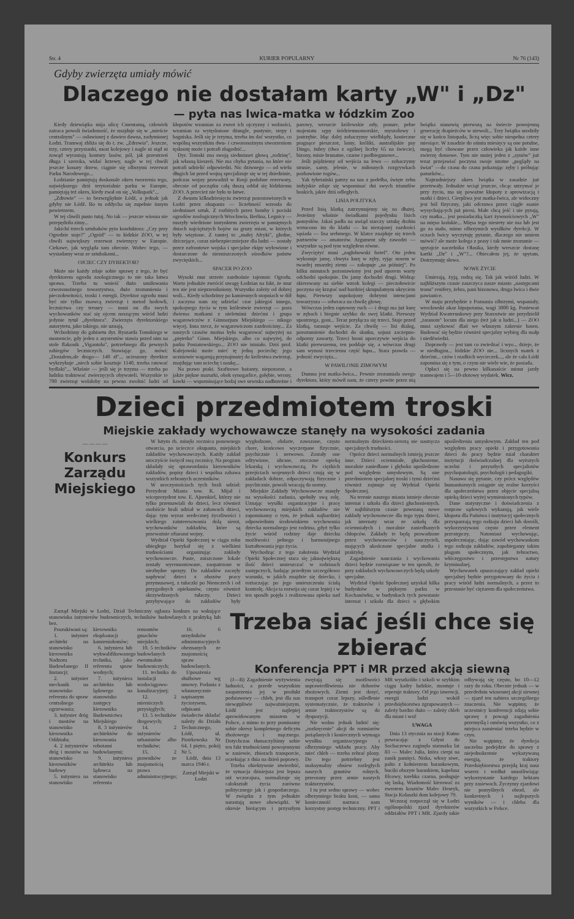Str. 4 KURIER POPULARNY Nr 76 (143)
Gdyby zwierzęta umiały mówić
Dlaczego nie dostałam karty „W" i „Dz"
— pyta nas lwica-matka w łódzkim Zoo
Kiedy dziewiątka mija ulicę Cmentarną, człowiek zatraca powoli świadomość, że znajduje się w „mieście centralnym" — osławionej z dawien dawna, zadymionej Łodzi. Tramwaj zbliża się do t. zw. „Zdrowia". Jeszcze, trzy, cztery przystanki, most kolejowy i nagle ni stąd ni zowąd wyrastają kontury lasów, pól, jak przestrzeń długa i szeroka, widać krzewy, nagle w tej chwili jeszcze konary drzew, ciągnie się olbrzymi rezerwat Parku Narodowego...
Łodzianie pamiętają doskonale okres tworzenia tego, największego dziś terytorialnie parku w Europie, pamiętają też okres, kiedy zwał on się „Volkspark"...
„Zdrowie" — to bezwzględnie Łódź, a jednak jak gdyby nie Łódź. Bo tu oddycha się zupełnie innym powietrzem.
W tej chwili pusto tutaj. No tak — jeszcze wiosna nie przepędziła zimy...
Jakichś trzech sztubaków pyta konduktora: „Czy przy Ogrodzie staje?" „Ogród" — to łódzkie ZOO, w tej chwili największy rezerwat zwierzęcy w Europie. Ciekawe, jak wygląda tam obecnie. Wobec tego, — wysiadamy wraz ze sztubakami...
OJCIEC CZY DYREKTOR?
Może nie każdy zdaje sobie sprawę z tego, że być dyrektorem ogrodu zoologicznego to nie taka łatwa sprawa. Trzeba tu wnieść dużo umiłowania czworonożnego towarzystwa, dużo zrozumienia i pieczołowitości, troski i energii. Dyrektor ogrodu musi być nie tylko znawcą zwierząt i metod hodowli, lecznictwa czy tresury — musi on dla swych wychowanków stać się ojcem noszącym wśród ludzi jedynie tytuł „dyrektora". Zwierzęta dyrektorskiego autorytetu, jako takiego, nie uznają.
Wchodzimy do gabinetu dyr. Ryszarda Tomskiego w momencie, gdy jeden z asystentów stawia przed nim na stole flakonik „Vigantolu", potrzebnego dla pewnych zabiegów leczniczych. Stawiając go, mówi: „Dostałem,ale drogo— 140 zł"... ucieszony dyrektor wykrzykuje „niech sobie kosztuje 1140, trzeba ratować bydlaki"... Właśnie — jeśli się je trzyma — trzeba po ludzku traktować zwierzęcych obywateli. Wszystkie te 700 zwierząt wolałoby na pewno zwolnić ludzi od kłopotów wzamian za zwrot ich ojczyzny i wolności, wzamian za wytęsknione dżungle, pustynie, stepy i bagniska. Jeśli się je trzyma, trzeba im dać wszystko, co wspólną wszystkim dwu- i czworonożnym stworzeniom tęsknotę może i potrafi złagodzić...
Dyr. Tomski zna swoją siedmiuset głową „rodzinę", jak własną kieszeń. Nie ma chyba pytania, na które nie potrafi udzielić odpowiedzi. Nic dziwnego — od wielu długich lat przed wojną specjalizuje się w tej dziedzinie, podczas wojny prowadził w Rosji podobne rezerwaty, obecnie od początku całą duszą oddał się łódzkiemu ZOO. A przecież nie było to łatwe.
Z dwustu kilkudziesięciu zwierząt pozostawionych w Łodzi przez okupanta — liczebność wzrosła do siedmiuset sztuk. Z rozbitych przez bomby i pociski ogrodów zoologicznych Wrocławia, Berlina, Legnicy — ruszyły wiedzione instynktem zwierzęta w pamiętnych dniach najcięższych bojów na gruzy miast, w których były więzione. Z tamtej to „małej Afryki", głodne, dziczejące, coraz niebezpieczniejsze dla ludzi — zostały przez zafrontowe wojska i specjalne ekipy wyłowione i dostarczone do niezniszczonych ośrodków państw zwycięskich...
SPACER PO ZOO
Wysoki mur strzeże zazdrośnie tajemnic Ogrodu. Warto jednakże zwrócić uwagę Łodzian na fakt, że mur ten nie jest nieprzenikniony. Wszystko zależy od dobrej woli... Kiedy schodzimy po kamiennych stopniach w dół i zaczyna nam się udzielać czar jakiegoś innego, spokojnego życia w tym królestwie zwierząt — poza dwiema matkami z nieletnimi dziećmi i grupa wagarowiczów z Gimnazjum Miejskiego — nikogo więcej. Inna rzecz, że wagarowiczom zazdrościmy... Za naszych czasów można było wagarować najwyżej na „pięterko" Gimn. Miejskiego, albo co najwyżej, do parku Poniatowskiego... ZOO nie istniało. Dziś prof. Kulejowski może mieć tę jedną pociechę: jego uczniowie wagarują przynajmniej do królestwa zwierząt, znajdując tam uciechę i naukę...
Na prawo ptaki. Szafirowe bażanty, niepozorne, a jakże piękne mazurki, obok synogarlice, gołębie, wrony, kawki — wspominające bodaj swe urwiska nadbrzeżne i parowy, wreszcie królewskie orły, ponure, pełne majestatu sępy śródziemnomorskie, myszołowy i jastrzębie. Idąc dalej zobaczymy wielbłądy, konieczne pragnące pieszczot, lamy, króliki, australijskie psy Dingo, żubry (dwa z ogólnej liczby 65 na świecie), bizony, misie brunatne, czarne i podbiegunowe...
Jeśli pójdziemy od wejścia na lewo — zobaczymy strusie, sarny, jelenie, w miłosnych rozgrywkach pozbawione rogów...
Yak tybetański patrzy na nas z podełba, święte zebu indyjskie zdaje się wspominać dni swych triumfów boskich, jakże dziś odległych.
LISIA POLITYKA
Przed lisią klatką zatrzymujemy się na dłużej. Jesteśmy właśnie świadkami pojedynku lisich pomysłów. Jakaś padła na uwiąd starczy sztukę drobiu wrzucono im do klatki — ku niezajonej zazdrości sąsiada — lisa srebrnego. W klatce znajduje się trzech partnerów — amatorów. Argument siły zawodzi — wszystkie są pod tym względem równe.
Zwyciężyć musi „zagłobowski fortel". Oto jeden wykonuje jamę, chwyta kurę w zęby, ryjąc nosem w twardej zmarzłej ziemi — zakopuje „na później". Po kilku minutach pozostawiony jest pod uporem warty odchodzi spokojnie. Do jamy dochodzi drugi. Widząc skierowany na siebie wzrok kolegi — pieczołowicie poczyna się krzątać nad bardziej skrupulatnym ukryciem łupu. Pierwszy uspokojony dobrymi intencjami towarzysza — odwraca na chwilę głowę.
Wówczas jeden raptowny ruch — i drugi ma już kurę w zębach i biegnie szybko do swej klatki. Pierwszy spostrzega, goni... Teraz przyłącza się trzeci. Staje przed klatką, tarasuje wejście. Za chwilę — lisi dialog, porozumienie dochodzi do skutku, sojusz zaczepno-odporny zawarty. Trzeci broni uporczywie wejścia do klatki pierwszemu, ten poddaje się, a wówczas drugi sam wynosi trzeciemu część łupu... Stara prawda — jedność zwycięża...
W PAWILONIE ZIMOWYM
Dumna jest matka-lwica... Pewnie zrozumiała swego dyrektora, który mówił nam, że cztery powite przez nią lwiątka stanowią pierwszą na świecie powojenną generację drapieżców w niewoli... Trzy lwiątka urodziły się w końcu listopada, liczą więc sobie niespełna cztery miesiące. W zasadzie do ośmiu miesięcy są one potulne, mogą być chowane przez człowieka jak każde inne zwierzę domowe. Tym nie mniej jeden z „synów" już teraz przejawiać poczyna swoje istotne „poglądy na świat" —do czasu do czasu pokazując zęby i próbując pazurków...
Najtrudniejszy okres lwiątka w zasadzie już przetrwały. Jednakże wciąż jeszcze, chcąc utrzymać je przy życiu, ma się poważne kłopoty z aprowizacją i matki i dzieci. Cierpliwa jest matka-lwica, ale widoczny jest ból fizyczny, jaki odczuwa przez ciągłe ssanie wysychających już piersi. Małe chcą jeść i nie pytają, czy matka... jest posiadaczką kart żywnościowych „W" na mięso końskie... Mięsa tego niestety nie ma lub jest go za mało, mimo olbrzymich wysiłków dyrekcji. W oczach lwicy wyczytuję pytanie, dlaczego nie umiem mówić? ale może kolega z prasy i tak mnie zrozumie — spytajcie naczelnika Ołasika, kiedy wreszcie dostanę kartki „Dz" i „W"?... Obiecałem jej, że spytam. Dotrzymuję słowa.
NOWE ŻYCIE
Umierają, żyją, rodzą się. Tak jak wśród ludzi. W najbliższym czasie zaszczyca nasze miasto „następcami tronu" renifery, żebra, pani bizonowa, druga lwica i dwie pawianice.
W maju przybędzie z Poznania olbrzymi, wspaniały, wrocławski okaz hipopotama, wagi 3000 kg. Ponieważ Wydział Kwaterunkowy przy Starostwie nie przydzielił „taranom" locum dla niego (też jak u ludzi...) — ZOO musi szykować dlań we własnym zakresie basen. Budować się będzie również specjalny wybieg dla małp i niedźwiedzi.
Doprawdy — jest tam co zwiedzać i wyo... dzieje, że w niedługim... łódzkie ZOO nie... licznych matek z dziećmi... czów i rzadkich wycieczek..., ale że cała Łódź zapomina się z tym, o czym nie wiele wie, że posiada.
Opłaci się na pewno kilkanaście minut jazdy tramwajem i 5—10-złotowy wydatek. Wicz.
Dzieci przedmiotem troski
Miejskie zakłady wychowawcze stanęły na wysokości zadania
— — — —
Konkurs Zarządu Miejskiego
W lutym rb. minęła rocznica ponownego otwarcia, po ucieczce okupanta, miejskich zakładów wychowawczych. Każdy zakład uroczyście święcił swą rocznicę. Na program składały się sprawozdania kierowników zakładów, popisy dzieci i wspólna zabawa wszystkich zebranych uczestników.
W uroczystościach tych brali udział: Prezydent Miasta tow. K. Mijal i wiceprezydent tow. E. Ajnenkiel, którzy nie tylko przemawiali do dzieci, lecz również osobiście brali udział w zabawach dzieci, dając tym wyraz serdecznej życzliwości i wielkiego zainteresowania dolą sierot, wychowanków zakładów, które są przeważnie ofiarami wojny.
Wydział Opieki Społecznej w ciągu roku ubiegłego borykał się z wielkimi trudnościami organizując zakłady wychowawcze. Puste, zniszczone lokale zostały wyremontowane, zaopatrzone w niezbędne sprzęty. Do zakładów zaczęły napływać dzieci z obozów pracy przymusowej, z tułaczki po Niemczech i od przygodnych opiekunów, często również skrzywdzonych tułaczy. Dzieci przybywające do zakładów były wygłodzone, obdarte, zawszone, często chore, krańcowo wyczerpane fizycznie, psychicznie i nerwowo. Zostały one odżywione, ubrane, otoczone opieką lekarską i wychowawczą. Po ciężkich przejściach wojennych dzieci czują się w zakładach dobrze, odpoczywają fizycznie i psychicznie, powoli wracają do normy.
Miejskie Zakłady Wychowawcze stanęły na wysokości zadania, spełniły swą rolę. Uznając wysiłki organizacyjne i pracę wychowawczą miejskich zakładów nie zapominamy o tym, że jednak najbardziej odpowiednim środowiskiem wychowania dziecka normalnego jest rodzina, gdyż tylko życie wśród rodziny daje dziecku możliwości pełnego i harmonijnego kształtowania jego życia.
Wychodząc z tego założenia Wydział Opieki Społecznej stara się jaknajwiększą ilość dzieci umieszczać w rodzinach zastępczych, badając przedtym szczegółowo warunki, w jakich znajdzie się dziecko, i roztaczając po jego umieszczeniu ścisłą kontrolę. Akcja ta rozwija się coraz lepiej i w ten sposób pojęła i realizowana opieka nad normalnym dzieckiem-sierotą nie nastręcza specjalnych trudności.
Oprócz dzieci normalnych istnieją jeszcze inne. Dzieci ociemniałe, głuchonieme, moralnie zaniedbane i głęboko upośledzone pod względem umysłowym. Są one przedmiotem specjalnej troski i tymi dziećmi również zajmuje się Wydział Opieki Społecznej.
Na terenie naszego miasta istnieje obecnie internat i szkoła dla dzieci głuchoniemych. W najbliższym czasie powstaną nowe zakłady wychowawcze dla tego typu dzieci, jak internaty wraz ze szkołą dla ociemniałych i moralnie zaniedbanych chłopców. Zakłady te będą prowadzone przez wychowawców i nauczycieli, mających ukończone specjalne studia i praktykę.
Zagadnienie nauczania i wychowania dzieci będzie rozwiązane w ten sposób, że przy zakładach wychowawczych będą szkoły specjalne.
Wydział Opieki Społecznej uzyskał kilka budynków w pięknym parku w Kochanówku, w budynkach tych powstanie internat i szkoła dla dzieci o głębokim upośledzeniu umysłowym. Zakład ten pod względem pracy opieki i przygotowania dzieci do pracy będzie miał charakter instytucji doświadczalnej dla wyższych uczelni i przyszłych specjalistów psychopatologii, psychologii i pedagogiki.
Nasuwa się pytanie, czy prócz względów humanitarnych osiągnie się realne korzyści dla społeczeństwa przez objęcie specjalną opieką dzieci wyżej wymienionych typów.
Dane statystyczne i doświadczenia z rozpraw sądowych wykazują, jak wiele kłopotu dla Państwa i instytucyj społecznych przysparzają tego rodzaju dzieci lub dorośli, wykorzystywani często przez element przestępczy. Natomiast wychowując, uspołeczniając, dając zawód wychowankom tego rodzaju zakładów, zapobiegamy takim plagom społecznym, jak żebractwo, włóczęgostwo i przestępstwa natury kryminalnej.
Wychowanek opuszczający zakład opieki specjalnej będzie przygotowany do życia i pracy wśród ludzi normalnych, a przez to przestanie być ciężarem dla społeczeństwa.
Zarząd Miejski w Łodzi, Dział Techniczny ogłasza konkurs na wakujące stanowiska inżynierów budowniczych, techników budowlanych z praktyką lub bez.
Poszukiwani są:
1. inżynier architekt na stanowisko kierownika Nadzoru Budowlanego II Instancji;
2. inżynier mechanik na stanowisko referenta do spraw centralnego ogrzewania;
3. inżynier dróg i mostów na stanowisko kierownika Oddziału;
4. 2 inżynierów dróg i mostów na stanowisko kierowników budowy
5. inżyniera na stanowisko kierownika eksploatacji kamieniołomów;
6. inżyniera lub wykwalifikowanego technika, jako referenta spraw wodnych;
7. inżyniera architekta lub lądowego na stanowisko zastępcy kierownika Budownictwa Miejskiego
8. 3 inżynierów architektów do kierowania robotami budowlanymi;
9. inżyniera architekta lub lądowca na stanowisko referenta remontów gmachów miejskich;
10. 5 techników budowlanych ewentualnie budowniczych;
11. technika do instalacji wodociągowo-kanalizacyjnej;
12. 2 mierniczych przysięgłych;
13. 5 techników drogowych;
14. 2 inżynierów urbanistów albo techników;
15. 2 prawników ze znajomością prawa administracyjnego;
16. 6 urzędników administracyjnych obeznanych ze znajomością spraw budowlanych.
Uposażenia służbowe wg umowy. Podania z własnoręcznie napisanym życiorysem, odpisami świadectw składać należy do Działu Technicznego, Łódź, ul. Piotrkowska Nr 64, I piętro, pokój Nr 5.
Łódź, dnia 13 marca 1946 r.
Zarząd Miejski w Łodzi
Trzeba siać jeśli chce się zbierać
Konferencja PPT i MR przed akcją siewną
(J—B) Zagadnienie wyżywienia ludności, a przede wszystkim zaopatrzenia jej w produkt podstawowy — chleb, jest dla nas niewątpliwie najważniejszym. Łódź jest najlepiej aprowidowanym miastem w Polsce, a mimo to przy pominamy sobie okresy kompletnego deficytu zbożowego i mącznego. Dotychczas tłumaczyliśmy sobie ten fakt trudnościami powojennymi w zasiewie, zbiorach transporcie, oczekując z dnia na dzień poprawy.
Trzeba obiektywnie stwierdzić, że sytuacja dzisiejsza jest lepsza niż wczorajsza, normalizuje się całokształt życia zarówno politycznego jak i gospodarczego. W związku z tym jednakże narastają nowe obowiązki. W okresie bieżącym i przyszłym zwężają się możliwości usprawiedliwienia nie doborów zbożowych. Ziemi jest dosyć, transport coraz lepszy, ośledlenie systematycznie, że traktorów i armie traktorzystów są do dyspozycji.
Nie wolno jednak ludzić się: „rozkręcenie" akcji do rozmiarów pożądanych i koniecznych wymaga wysiłku organizacyjnego i olbrzymiego wkładu pracy. Aby mieć chleb — trzeba zebrać plony. Do tego potrzebny jest maksymalny obsiew rozległych naszych gruntów rolnych, przeorany przez armie naszych traktorzystów.
I tu jest sedno sprawy — wobec olbrzymiego braku koni, — sama konieczność narzuca nam korzystny postęp techniczny. PPT i MR wyszkoliło i szkoli w szybkim ciągu kadry ludzkie, montuje i reperuje traktory. Od jego inwencji, energii ludzi wokół przedsiębiorstwa zgrupowanych — zależy bardzo dużo — zależy chleb dla miast i wsi!
UWAGA
Dnia 13 stycznia na stacji Kutno powracając z Gdyni do Sochaczewa zaginęła staruszka lat 83 — Malec Julia, która cierpi na zanik pamięci. Niska, włosy siwe, palto z kołnierzem barankowym, bucikі obszyte barankiem, kapelusz filcowy, torebka czarna, posługuje się laską. Wiadomość kierować za zwrotem kosztów Malec Henryk, Stacja Koluszki dom kolejowy 79.
Wczoraj rozpoczął się w Łodzi ogólnopolski zjazd dyrektorów oddziałów PPT i MR. Zjazdy takie odbywają się często, bo 10—12 razy do roku. Obecnie jednak — w przededniu wiosennej akcji siewnej — zjazd ten nabiera szczególnego znaczenia. Nie wątpimy, że uczestnicy konferencji zdają sobie sprawę z powagi zagadnienia przemyślą i omówią wszystko, co z miejsca zamieniać trzeba będzie w czyn.
Nie wątpimy, że dyrekcja naczelna podejdzie do sprawy z niejednokrotnie wykazywaną energią, że traktory Przedsiębiorstwa przejdą kraj nasz wszerz i wzdłuż umożliwiając wykorzystanie każdego hektaru przy zasiewach. Życzymy zjazdowi nie pomyślnych obrad, ale konkretnych i najlepszych wyników — i chleba dla wszystkich w Polsce.